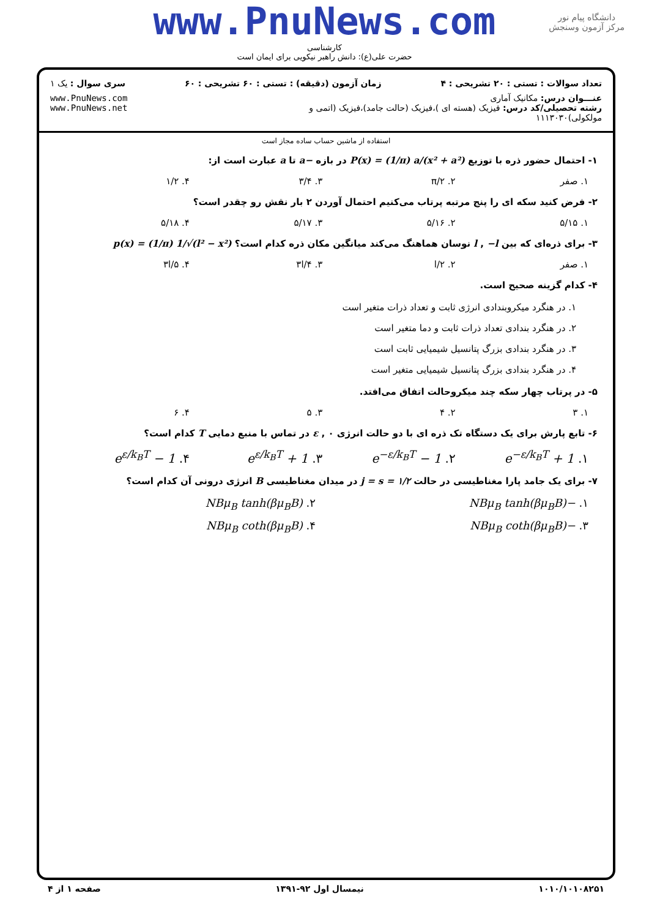www.PnuNews.com
دانشگاه پیام نور
مرکز آزمون وسنجش
کارشناسی
حضرت علی(ع): دانش راهبر نیکویی برای ایمان است
تعداد سوالات : تستی : ۲۰ تشریحی : ۴
زمان آزمون (دقیقه) : تستی : ۶۰ تشریحی : ۶۰
سری سوال : یک ۱
عنـــوان درس: مکانیک آماری
رشته تحصیلی/کد درس: فیزیک (هسته ای )،فیزیک (حالت جامد)،فیزیک (اتمی و مولکولی)۱۱۱۳۰۳۰
www.PnuNews.com
www.PnuNews.net
استفاده از ماشین حساب ساده مجاز است
۱- احتمال حضور ذره با توزیع P(x) = (1/π) a/(x² + a²) در بازه −a تا a عبارت است از:
۱. صفر ۲. π/۲ ۳. ۳/۴ ۴. ۱/۲
۲- فرض کنید سکه ای را پنج مرتبه پرتاب می‌کنیم احتمال آوردن ۲ بار نقش رو چقدر است؟
۱. ۵/۱۵ ۲. ۵/۱۶ ۳. ۵/۱۷ ۴. ۵/۱۸
۳- برای ذره‌ای که بین l , −l نوسان هماهنگ می‌کند میانگین مکان ذره کدام است؟ p(x) = (1/π) 1/√(l² − x²)
۱. صفر ۲. l/۲ ۳. ۳l/۴ ۴. ۳l/۵
۴- کدام گزینه صحیح است.
۱. در هنگرد میکروبندادی انرژی ثابت و تعداد ذرات متغیر است
۲. در هنگرد بندادی تعداد ذرات ثابت و دما متغیر است
۳. در هنگرد بندادی بزرگ پتانسیل شیمیایی ثابت است
۴. در هنگرد بندادی بزرگ پتانسیل شیمیایی متغیر است
۵- در پرتاب چهار سکه چند میکروحالت اتفاق می‌افتد.
۱. ۳ ۲. ۴ ۳. ۵ ۴. ۶
۶- تابع پارش برای یک دستگاه تک ذره ای با دو حالت انرژی ε , ۰ در تماس با منبع دمایی T کدام است؟
۱. 1 + e<sup>−ε/k<sub>B</sub>T</sup> ۲. 1 − e<sup>−ε/k<sub>B</sub>T</sup> ۳. 1 + e<sup>ε/k<sub>B</sub>T</sup> ۴. 1 − e<sup>ε/k<sub>B</sub>T</sup>
۷- برای یک جامد پارا مغناطیسی در حالت j = s = ۱/۲ در میدان مغناطیسی B انرژی درونی آن کدام است؟
۱. −NBμ<sub>B</sub> tanh(βμ<sub>B</sub>B) ۲. NBμ<sub>B</sub> tanh(βμ<sub>B</sub>B)
۳. −NBμ<sub>B</sub> coth(βμ<sub>B</sub>B) ۴. NBμ<sub>B</sub> coth(βμ<sub>B</sub>B)
۱۰۱۰/۱۰۱۰۸۲۵۱ نیمسال اول ۹۲-۱۳۹۱ صفحه ۱ از ۴